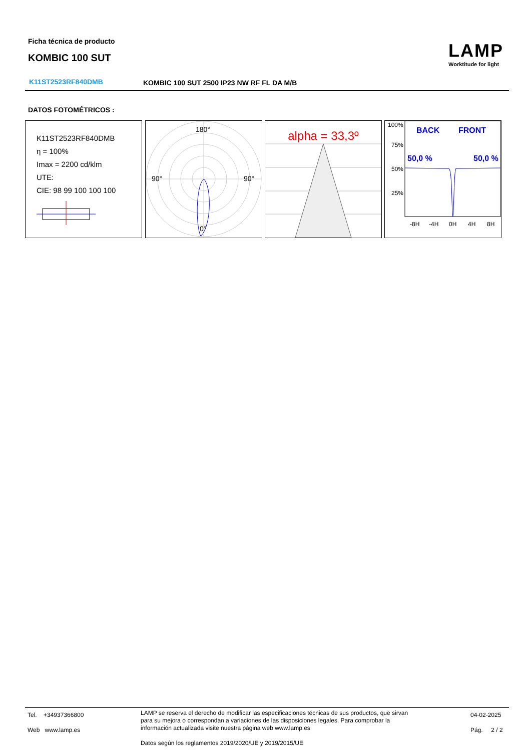Ficha técnica de producto
KOMBIC 100 SUT
LAMP
Worktitude for light
K11ST2523RF840DMB
KOMBIC 100 SUT 2500 IP23 NW RF FL DA M/B
DATOS FOTOMÉTRICOS :
K11ST2523RF840DMB
η = 100%
Imax = 2200 cd/klm
UTE:
CIE: 98 99 100 100 100
180°
90°
90°
0°
alpha = 33,3º
100%
75%
50%
25%
-8H
-4H
0H
4H
8H
BACK
FRONT
50,0 %
50,0 %
Tel. +34937366800
Web www.lamp.es
LAMP se reserva el derecho de modificar las especificaciones técnicas de sus productos, que sirvan
para su mejora o correspondan a variaciones de las disposiciones legales. Para comprobar la
información actualizada visite nuestra página web www.lamp.es
Datos según los reglamentos 2019/2020/UE y 2019/2015/UE
04-02-2025
Pág. 2 / 2